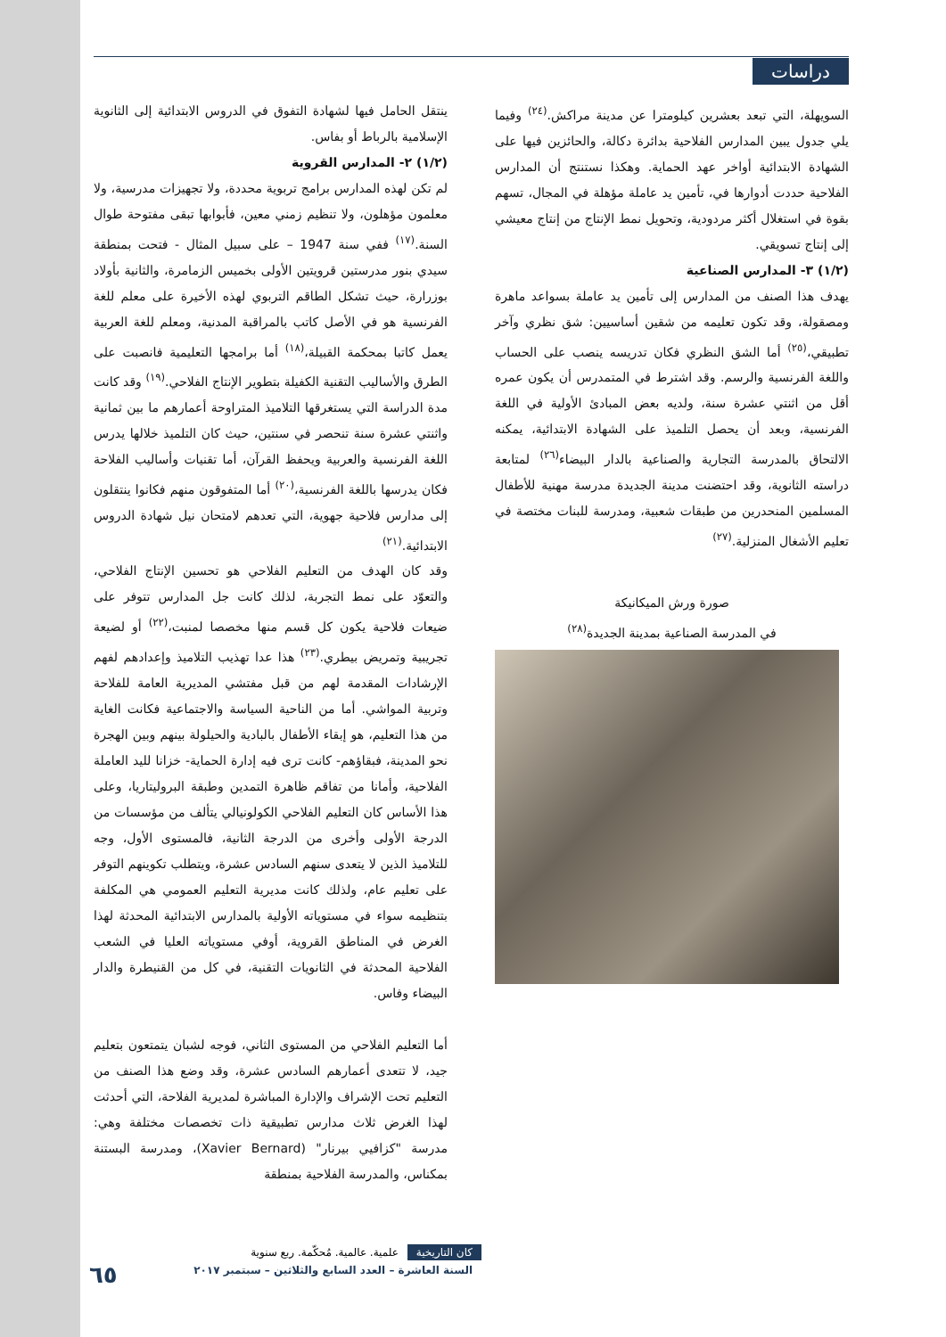دراسات
ينتقل الحامل فيها لشهادة التفوق في الدروس الابتدائية إلى الثانوية الإسلامية بالرباط أو بفاس.
(١/٢) ٢- المدارس القروية
لم تكن لهذه المدارس برامج تربوية محددة، ولا تجهيزات مدرسية، ولا معلمون مؤهلون، ولا تنظيم زمني معين، فأبوابها تبقى مفتوحة طوال السنة.<sup>(١٧)</sup> ففي سنة 1947 – على سبيل المثال - فتحت بمنطقة سيدي بنور مدرستين قرويتين الأولى بخميس الزمامرة، والثانية بأولاد بوزرارة، حيث تشكل الطاقم التربوي لهذه الأخيرة على معلم للغة الفرنسية هو في الأصل كاتب بالمراقبة المدنية، ومعلم للغة العربية يعمل كاتبا بمحكمة القبيلة،<sup>(١٨)</sup> أما برامجها التعليمية فانصبت على الطرق والأساليب التقنية الكفيلة بتطوير الإنتاج الفلاحي.<sup>(١٩)</sup> وقد كانت مدة الدراسة التي يستغرقها التلاميذ المتراوحة أعمارهم ما بين ثمانية واثنتي عشرة سنة تنحصر في سنتين، حيث كان التلميذ خلالها يدرس اللغة الفرنسية والعربية ويحفظ القرآن، أما تقنيات وأساليب الفلاحة فكان يدرسها باللغة الفرنسية،<sup>(٢٠)</sup> أما المتفوقون منهم فكانوا ينتقلون إلى مدارس فلاحية جهوية، التي تعدهم لامتحان نيل شهادة الدروس الابتدائية.<sup>(٢١)</sup>
وقد كان الهدف من التعليم الفلاحي هو تحسين الإنتاج الفلاحي، والتعوّد على نمط التجربة، لذلك كانت جل المدارس تتوفر على ضيعات فلاحية يكون كل قسم منها مخصصا لمنبت،<sup>(٢٢)</sup> أو لضيعة تجريبية وتمريض بيطري.<sup>(٢٣)</sup> هذا عدا تهذيب التلاميذ وإعدادهم لفهم الإرشادات المقدمة لهم من قبل مفتشي المديرية العامة للفلاحة وتربية المواشي. أما من الناحية السياسة والاجتماعية فكانت الغاية من هذا التعليم، هو إبقاء الأطفال بالبادية والحيلولة بينهم وبين الهجرة نحو المدينة، فبقاؤهم- كانت ترى فيه إدارة الحماية- خزانا لليد العاملة الفلاحية، وأمانا من تفاقم ظاهرة التمدين وطبقة البروليتاريا، وعلى هذا الأساس كان التعليم الفلاحي الكولونيالي يتألف من مؤسسات من الدرجة الأولى وأخرى من الدرجة الثانية، فالمستوى الأول، وجه للتلاميذ الذين لا يتعدى سنهم السادس عشرة، ويتطلب تكوينهم التوفر على تعليم عام، ولذلك كانت مديرية التعليم العمومي هي المكلفة بتنظيمه سواء في مستوياته الأولية بالمدارس الابتدائية المحدثة لهذا الغرض في المناطق القروية، أوفي مستوياته العليا في الشعب الفلاحية المحدثة في الثانويات التقنية، في كل من القنيطرة والدار البيضاء وفاس.
أما التعليم الفلاحي من المستوى الثاني، فوجه لشبان يتمتعون بتعليم جيد، لا تتعدى أعمارهم السادس عشرة، وقد وضع هذا الصنف من التعليم تحت الإشراف والإدارة المباشرة لمديرية الفلاحة، التي أحدثت لهذا الغرض ثلاث مدارس تطبيقية ذات تخصصات مختلفة وهي: مدرسة "كزافيي بيرنار" (Xavier Bernard)، ومدرسة البستنة بمكناس، والمدرسة الفلاحية بمنطقة
السويهلة، التي تبعد بعشرين كيلومترا عن مدينة مراكش.<sup>(٢٤)</sup> وفيما يلي جدول يبين المدارس الفلاحية بدائرة دكالة، والحائزين فيها على الشهادة الابتدائية أواخر عهد الحماية. وهكذا نستنتج أن المدارس الفلاحية حددت أدوارها في، تأمين يد عاملة مؤهلة في المجال، تسهم بقوة في استغلال أكثر مردودية، وتحويل نمط الإنتاج من إنتاج معيشي إلى إنتاج تسويقي.
(١/٢) ٣- المدارس الصناعية
يهدف هذا الصنف من المدارس إلى تأمين يد عاملة بسواعد ماهرة ومصقولة، وقد تكون تعليمه من شقين أساسيين: شق نظري وآخر تطبيقي،<sup>(٢٥)</sup> أما الشق النظري فكان تدريسه ينصب على الحساب واللغة الفرنسية والرسم. وقد اشترط في المتمدرس أن يكون عمره أقل من اثنتي عشرة سنة، ولديه بعض المبادئ الأولية في اللغة الفرنسية، وبعد أن يحصل التلميذ على الشهادة الابتدائية، يمكنه الالتحاق بالمدرسة التجارية والصناعية بالدار البيضاء<sup>(٢٦)</sup> لمتابعة دراسته الثانوية، وقد احتضنت مدينة الجديدة مدرسة مهنية للأطفال المسلمين المنحدرين من طبقات شعبية، ومدرسة للبنات مختصة في تعليم الأشغال المنزلية.<sup>(٢٧)</sup>
صورة ورش الميكانيكة
في المدرسة الصناعية بمدينة الجديدة<sup>(٢٨)</sup>
كان التاريخية علمية. عالمية. مُحكّمة. ربع سنوية
السنة العاشرة – العدد السابع والثلاثين – سبتمبر ٢٠١٧
٦٥